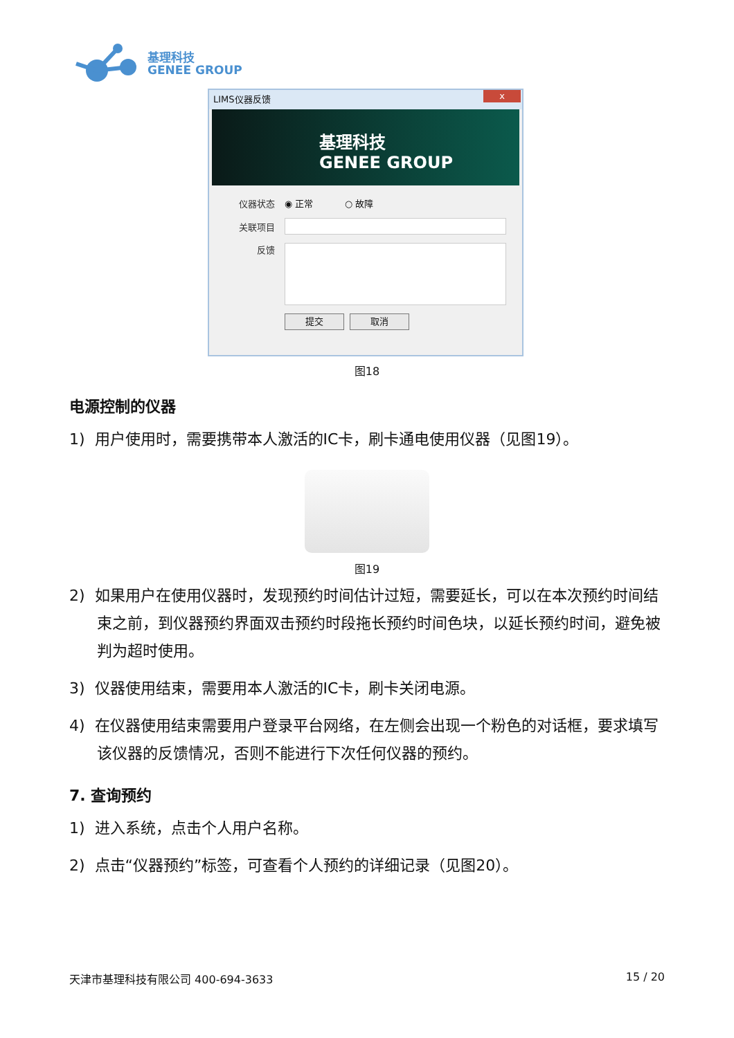基理科技
GENEE GROUP
LIMS仪器反馈 x
基理科技
GENEE GROUP
仪器状态 ◉ 正常 ○ 故障
关联项目
反馈
提交 取消
图18
电源控制的仪器
1) 用户使用时，需要携带本人激活的IC卡，刷卡通电使用仪器（见图19）。
图19
2) 如果用户在使用仪器时，发现预约时间估计过短，需要延长，可以在本次预约时间结束之前，到仪器预约界面双击预约时段拖长预约时间色块，以延长预约时间，避免被判为超时使用。
3) 仪器使用结束，需要用本人激活的IC卡，刷卡关闭电源。
4) 在仪器使用结束需要用户登录平台网络，在左侧会出现一个粉色的对话框，要求填写该仪器的反馈情况，否则不能进行下次任何仪器的预约。
7. 查询预约
1) 进入系统，点击个人用户名称。
2) 点击“仪器预约”标签，可查看个人预约的详细记录（见图20）。
天津市基理科技有限公司 400-694-3633 15 / 20